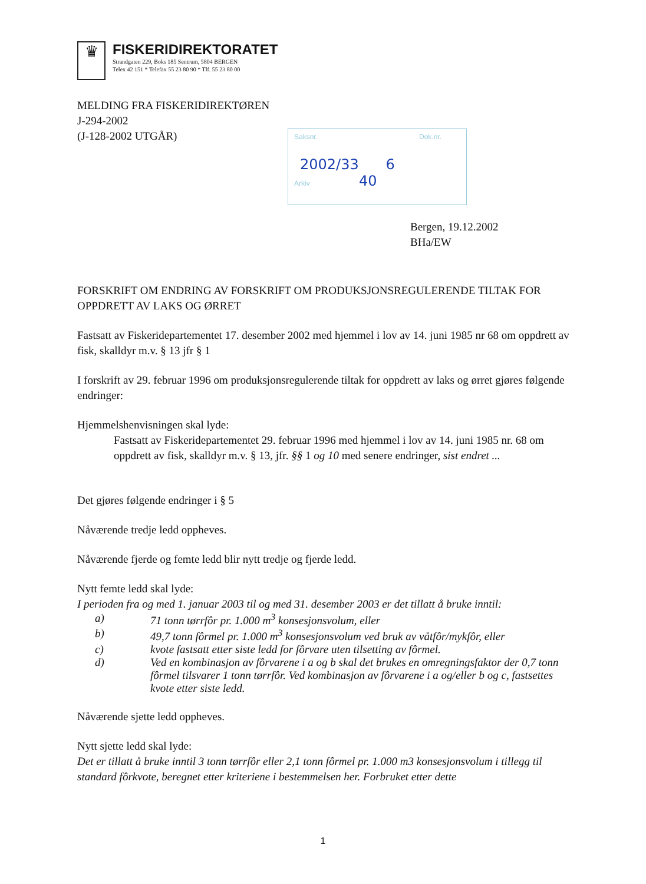♛
FISKERIDIREKTORATET
Strandgaten 229, Boks 185 Sentrum, 5804 BERGEN
Telex 42 151 * Telefax 55 23 80 90 * Tlf. 55 23 80 00
MELDING FRA FISKERIDIREKTØREN
J-294-2002
(J-128-2002 UTGÅR)
Saksnr. Dok.nr.
2002/33 6
Arkiv 40
Bergen, 19.12.2002
BHa/EW
FORSKRIFT OM ENDRING AV FORSKRIFT OM PRODUKSJONSREGULERENDE TILTAK FOR OPPDRETT AV LAKS OG ØRRET
Fastsatt av Fiskeridepartementet 17. desember 2002 med hjemmel i lov av 14. juni 1985 nr 68 om oppdrett av fisk, skalldyr m.v. § 13 jfr § 1
I forskrift av 29. februar 1996 om produksjonsregulerende tiltak for oppdrett av laks og ørret gjøres følgende endringer:
Hjemmelshenvisningen skal lyde:
Fastsatt av Fiskeridepartementet 29. februar 1996 med hjemmel i lov av 14. juni 1985 nr. 68 om oppdrett av fisk, skalldyr m.v. § 13, jfr. §§ 1 og 10 med senere endringer, sist endret ...
Det gjøres følgende endringer i § 5
Nåværende tredje ledd oppheves.
Nåværende fjerde og femte ledd blir nytt tredje og fjerde ledd.
Nytt femte ledd skal lyde:
I perioden fra og med 1. januar 2003 til og med 31. desember 2003 er det tillatt å bruke inntil:
a) 71 tonn tørrfôr pr. 1.000 m<sup>3</sup> konsesjonsvolum, eller
b) 49,7 tonn fôrmel pr. 1.000 m<sup>3</sup> konsesjonsvolum ved bruk av våtfôr/mykfôr, eller
c) kvote fastsatt etter siste ledd for fôrvare uten tilsetting av fôrmel.
d) Ved en kombinasjon av fôrvarene i a og b skal det brukes en omregningsfaktor der 0,7 tonn fôrmel tilsvarer 1 tonn tørrfôr. Ved kombinasjon av fôrvarene i a og/eller b og c, fastsettes kvote etter siste ledd.
Nåværende sjette ledd oppheves.
Nytt sjette ledd skal lyde:
Det er tillatt å bruke inntil 3 tonn tørrfôr eller 2,1 tonn fôrmel pr. 1.000 m3 konsesjonsvolum i tillegg til standard fôrkvote, beregnet etter kriteriene i bestemmelsen her. Forbruket etter dette
1